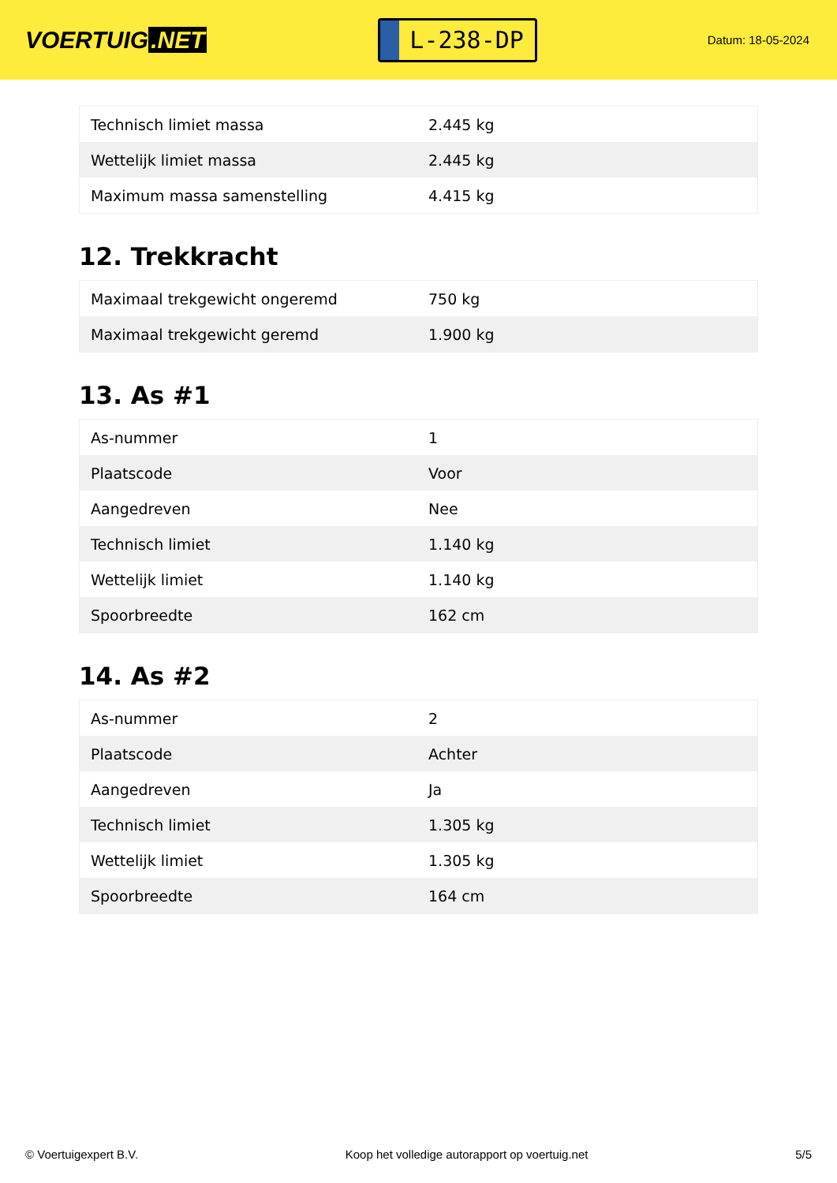VOERTUIG.NET
L-238-DP
Datum: 18-05-2024
| Technisch limiet massa | 2.445 kg |
| Wettelijk limiet massa | 2.445 kg |
| Maximum massa samenstelling | 4.415 kg |
12. Trekkracht
| Maximaal trekgewicht ongeremd | 750 kg |
| Maximaal trekgewicht geremd | 1.900 kg |
13. As #1
| As-nummer | 1 |
| Plaatscode | Voor |
| Aangedreven | Nee |
| Technisch limiet | 1.140 kg |
| Wettelijk limiet | 1.140 kg |
| Spoorbreedte | 162 cm |
14. As #2
| As-nummer | 2 |
| Plaatscode | Achter |
| Aangedreven | Ja |
| Technisch limiet | 1.305 kg |
| Wettelijk limiet | 1.305 kg |
| Spoorbreedte | 164 cm |
© Voertuigexpert B.V. Koop het volledige autorapport op voertuig.net 5/5